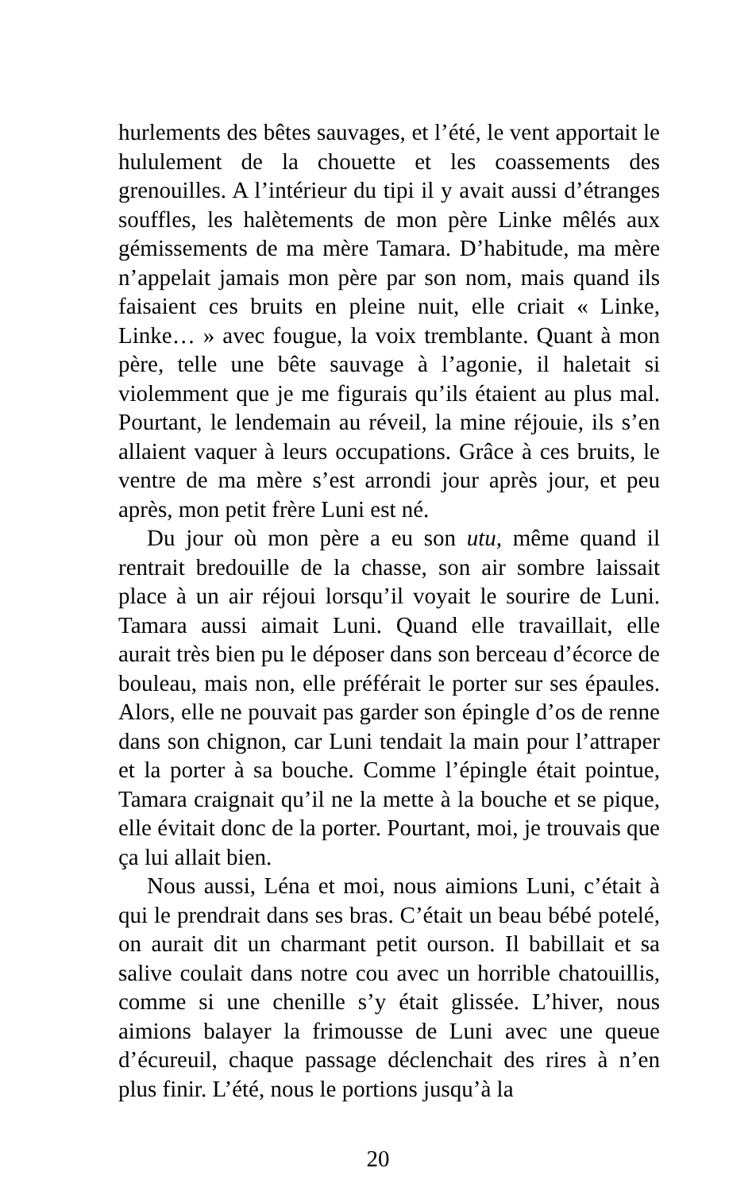hurlements des bêtes sauvages, et l’été, le vent apportait le hululement de la chouette et les coassements des grenouilles. A l’intérieur du tipi il y avait aussi d’étranges souffles, les halètements de mon père Linke mêlés aux gémissements de ma mère Tamara. D’habitude, ma mère n’appelait jamais mon père par son nom, mais quand ils faisaient ces bruits en pleine nuit, elle criait « Linke, Linke… » avec fougue, la voix tremblante. Quant à mon père, telle une bête sauvage à l’agonie, il haletait si violemment que je me figurais qu’ils étaient au plus mal. Pourtant, le lendemain au réveil, la mine réjouie, ils s’en allaient vaquer à leurs occupations. Grâce à ces bruits, le ventre de ma mère s’est arrondi jour après jour, et peu après, mon petit frère Luni est né.
Du jour où mon père a eu son utu, même quand il rentrait bredouille de la chasse, son air sombre laissait place à un air réjoui lorsqu’il voyait le sourire de Luni. Tamara aussi aimait Luni. Quand elle travaillait, elle aurait très bien pu le déposer dans son berceau d’écorce de bouleau, mais non, elle préférait le porter sur ses épaules. Alors, elle ne pouvait pas garder son épingle d’os de renne dans son chignon, car Luni tendait la main pour l’attraper et la porter à sa bouche. Comme l’épingle était pointue, Tamara craignait qu’il ne la mette à la bouche et se pique, elle évitait donc de la porter. Pourtant, moi, je trouvais que ça lui allait bien.
Nous aussi, Léna et moi, nous aimions Luni, c’était à qui le prendrait dans ses bras. C’était un beau bébé potelé, on aurait dit un charmant petit ourson. Il babillait et sa salive coulait dans notre cou avec un horrible chatouillis, comme si une chenille s’y était glissée. L’hiver, nous aimions balayer la frimousse de Luni avec une queue d’écureuil, chaque passage déclenchait des rires à n’en plus finir. L’été, nous le portions jusqu’à la
20